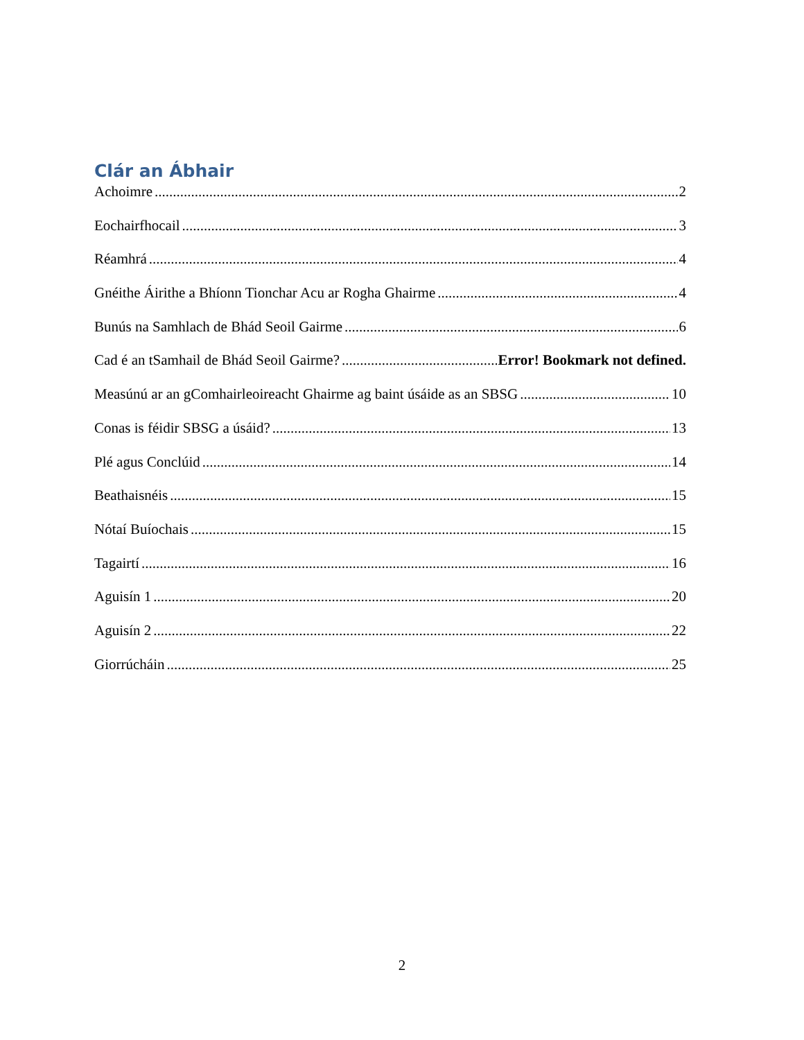Clár an Ábhair
Achoimre 2
Eochairfhocail 3
Réamhrá 4
Gnéithe Áirithe a Bhíonn Tionchar Acu ar Rogha Ghairme 4
Bunús na Samhlach de Bhád Seoil Gairme 6
Cad é an tSamhail de Bhád Seoil Gairme? Error! Bookmark not defined.
Measúnú ar an gComhairleoireacht Ghairme ag baint úsáide as an SBSG 10
Conas is féidir SBSG a úsáid? 13
Plé agus Conclúid 14
Beathaisnéis 15
Nótaí Buíochais 15
Tagairtí 16
Aguisín 1 20
Aguisín 2 22
Giorrúcháin 25
2